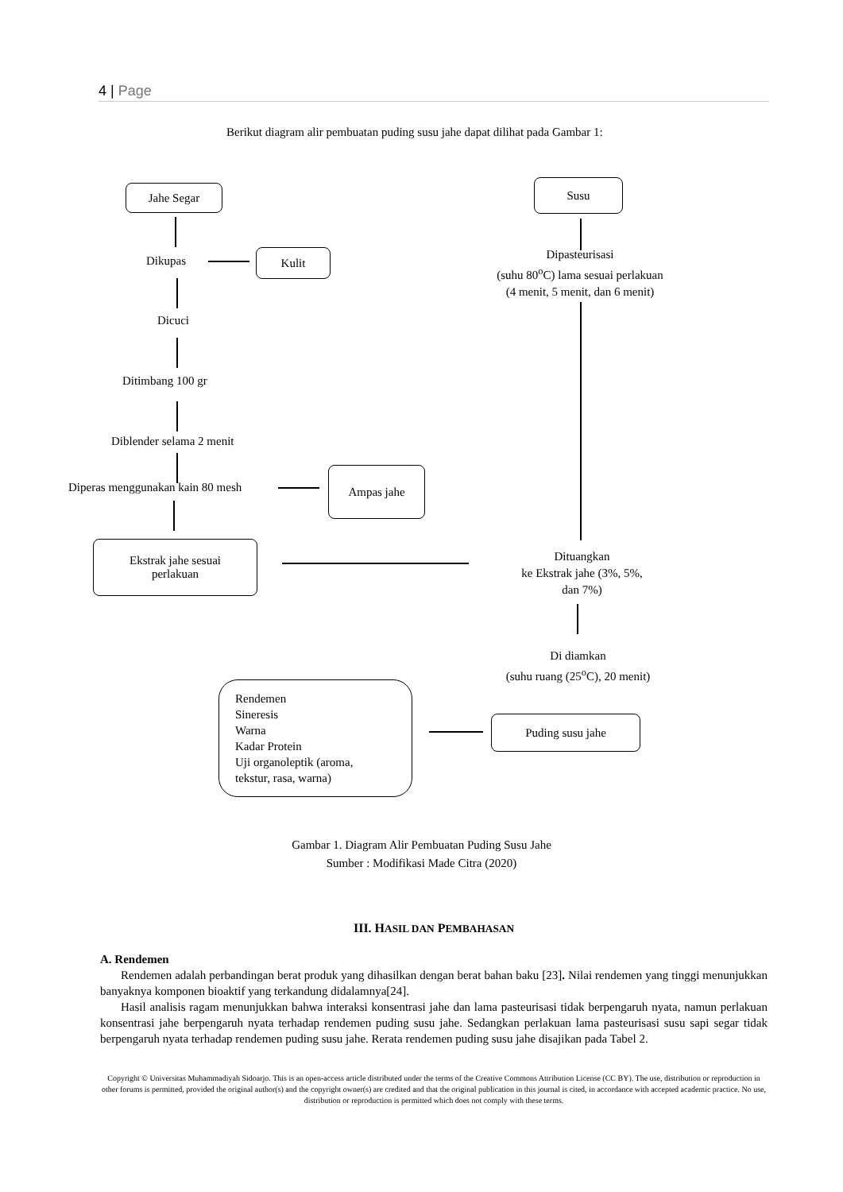4 | Page
Berikut diagram alir pembuatan puding susu jahe dapat dilihat pada Gambar 1:
Jahe Segar Susu
Dikupas
Kulit
Dipasteurisasi
(suhu 80<sup>o</sup>C) lama sesuai perlakuan
(4 menit, 5 menit, dan 6 menit)
Dicuci
Ditimbang 100 gr
Diblender selama 2 menit
Diperas menggunakan kain 80 mesh
Ampas jahe
Ekstrak jahe sesuai
perlakuan
Dituangkan
ke Ekstrak jahe (3%, 5%,
dan 7%)
Di diamkan
(suhu ruang (25<sup>o</sup>C), 20 menit)
Rendemen
Sineresis
Warna
Kadar Protein
Uji organoleptik (aroma,
tekstur, rasa, warna)
Puding susu jahe
Gambar 1. Diagram Alir Pembuatan Puding Susu Jahe
Sumber : Modifikasi Made Citra (2020)
III. HASIL DAN PEMBAHASAN
A. Rendemen
Rendemen adalah perbandingan berat produk yang dihasilkan dengan berat bahan baku [23]. Nilai rendemen yang tinggi menunjukkan banyaknya komponen bioaktif yang terkandung didalamnya[24].
Hasil analisis ragam menunjukkan bahwa interaksi konsentrasi jahe dan lama pasteurisasi tidak berpengaruh nyata, namun perlakuan konsentrasi jahe berpengaruh nyata terhadap rendemen puding susu jahe. Sedangkan perlakuan lama pasteurisasi susu sapi segar tidak berpengaruh nyata terhadap rendemen puding susu jahe. Rerata rendemen puding susu jahe disajikan pada Tabel 2.
Copyright © Universitas Muhammadiyah Sidoarjo. This is an open-access article distributed under the terms of the Creative Commons Attribution License (CC BY). The use, distribution or reproduction in other forums is permitted, provided the original author(s) and the copyright owner(s) are credited and that the original publication in this journal is cited, in accordance with accepted academic practice. No use, distribution or reproduction is permitted which does not comply with these terms.